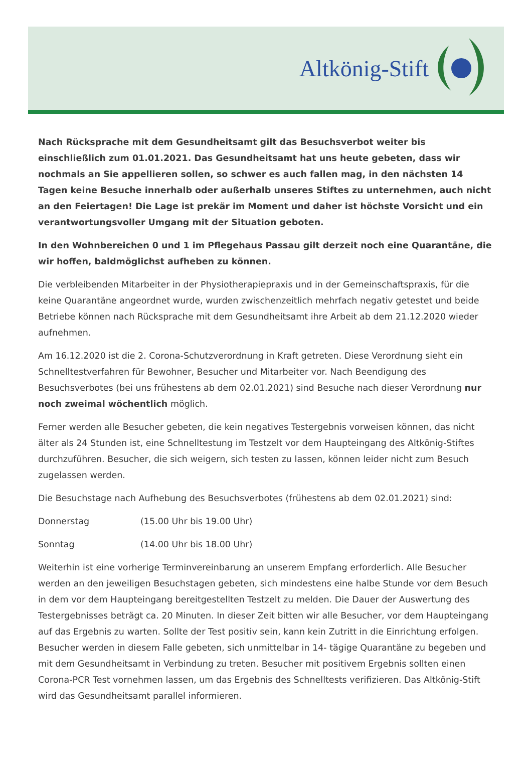Altkönig-Stift
Nach Rücksprache mit dem Gesundheitsamt gilt das Besuchsverbot weiter bis einschließlich zum 01.01.2021. Das Gesundheitsamt hat uns heute gebeten, dass wir nochmals an Sie appellieren sollen, so schwer es auch fallen mag, in den nächsten 14 Tagen keine Besuche innerhalb oder außerhalb unseres Stiftes zu unternehmen, auch nicht an den Feiertagen! Die Lage ist prekär im Moment und daher ist höchste Vorsicht und ein verantwortungsvoller Umgang mit der Situation geboten.
In den Wohnbereichen 0 und 1 im Pflegehaus Passau gilt derzeit noch eine Quarantäne, die wir hoffen, baldmöglichst aufheben zu können.
Die verbleibenden Mitarbeiter in der Physiotherapiepraxis und in der Gemeinschaftspraxis, für die keine Quarantäne angeordnet wurde, wurden zwischenzeitlich mehrfach negativ getestet und beide Betriebe können nach Rücksprache mit dem Gesundheitsamt ihre Arbeit ab dem 21.12.2020 wieder aufnehmen.
Am 16.12.2020 ist die 2. Corona-Schutzverordnung in Kraft getreten. Diese Verordnung sieht ein Schnelltestverfahren für Bewohner, Besucher und Mitarbeiter vor. Nach Beendigung des Besuchsverbotes (bei uns frühestens ab dem 02.01.2021) sind Besuche nach dieser Verordnung nur noch zweimal wöchentlich möglich.
Ferner werden alle Besucher gebeten, die kein negatives Testergebnis vorweisen können, das nicht älter als 24 Stunden ist, eine Schnelltestung im Testzelt vor dem Haupteingang des Altkönig-Stiftes durchzuführen. Besucher, die sich weigern, sich testen zu lassen, können leider nicht zum Besuch zugelassen werden.
Die Besuchstage nach Aufhebung des Besuchsverbotes (frühestens ab dem 02.01.2021) sind:
Donnerstag (15.00 Uhr bis 19.00 Uhr)
Sonntag (14.00 Uhr bis 18.00 Uhr)
Weiterhin ist eine vorherige Terminvereinbarung an unserem Empfang erforderlich. Alle Besucher werden an den jeweiligen Besuchstagen gebeten, sich mindestens eine halbe Stunde vor dem Besuch in dem vor dem Haupteingang bereitgestellten Testzelt zu melden. Die Dauer der Auswertung des Testergebnisses beträgt ca. 20 Minuten. In dieser Zeit bitten wir alle Besucher, vor dem Haupteingang auf das Ergebnis zu warten. Sollte der Test positiv sein, kann kein Zutritt in die Einrichtung erfolgen. Besucher werden in diesem Falle gebeten, sich unmittelbar in 14- tägige Quarantäne zu begeben und mit dem Gesundheitsamt in Verbindung zu treten. Besucher mit positivem Ergebnis sollten einen Corona-PCR Test vornehmen lassen, um das Ergebnis des Schnelltests verifizieren. Das Altkönig-Stift wird das Gesundheitsamt parallel informieren.